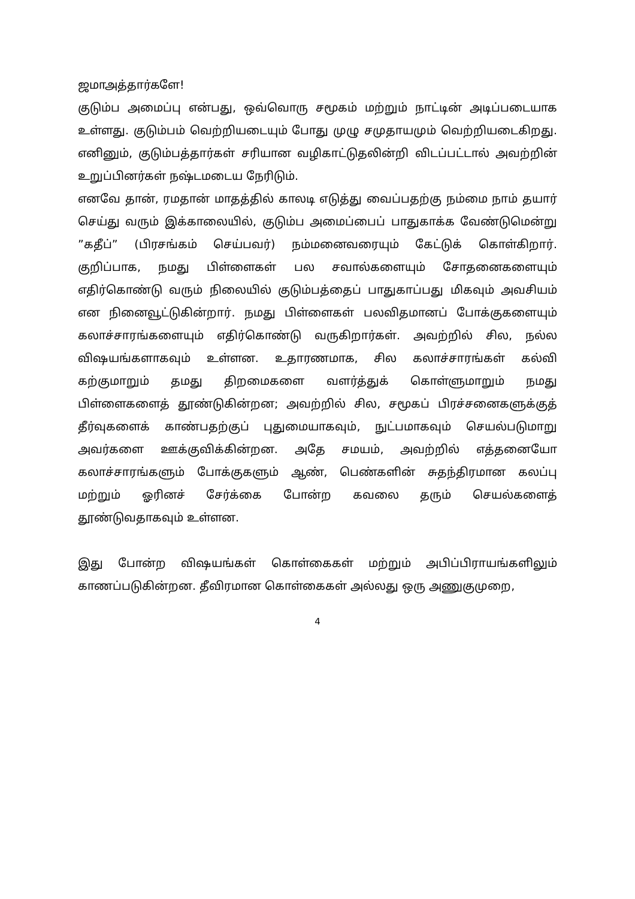ஜமாஅத்தார்களே!
குடும்ப அமைப்பு என்பது, ஒவ்வொரு சமூகம் மற்றும் நாட்டின் அடிப்படையாக உள்ளது. குடும்பம் வெற்றியடையும் போது முழு சமுதாயமும் வெற்றியடைகிறது. எனினும், குடும்பத்தார்கள் சரியான வழிகாட்டுதலின்றி விடப்பட்டால் அவற்றின் உறுப்பினர்கள் நஷ்டமடைய நேரிடும்.
எனவே தான், ரமதான் மாதத்தில் காலடி எடுத்து வைப்பதற்கு நம்மை நாம் தயார் செய்து வரும் இக்காலையில், குடும்ப அமைப்பைப் பாதுகாக்க வேண்டுமென்று ”கதீப்” (பிரசங்கம் செய்பவர்) நம்மனைவரையும் கேட்டுக் கொள்கிறார். குறிப்பாக, நமது பிள்ளைகள் பல சவால்களையும் சோதனைகளையும் எதிர்கொண்டு வரும் நிலையில் குடும்பத்தைப் பாதுகாப்பது மிகவும் அவசியம் என நினைவூட்டுகின்றார். நமது பிள்ளைகள் பலவிதமானப் போக்குகளையும் கலாச்சாரங்களையும் எதிர்கொண்டு வருகிறார்கள். அவற்றில் சில, நல்ல விஷயங்களாகவும் உள்ளன. உதாரணமாக, சில கலாச்சாரங்கள் கல்வி கற்குமாறும் தமது திறமைகளை வளர்த்துக் கொள்ளுமாறும் நமது பிள்ளைகளைத் தூண்டுகின்றன; அவற்றில் சில, சமூகப் பிரச்சனைகளுக்குத் தீர்வுகளைக் காண்பதற்குப் புதுமையாகவும், நுட்பமாகவும் செயல்படுமாறு அவர்களை ஊக்குவிக்கின்றன. அதே சமயம், அவற்றில் எத்தனையோ கலாச்சாரங்களும் போக்குகளும் ஆண், பெண்களின் சுதந்திரமான கலப்பு மற்றும் ஓரினச் சேர்க்கை போன்ற கவலை தரும் செயல்களைத் தூண்டுவதாகவும் உள்ளன.
இது போன்ற விஷயங்கள் கொள்கைகள் மற்றும் அபிப்பிராயங்களிலும் காணப்படுகின்றன. தீவிரமான கொள்கைகள் அல்லது ஒரு அணுகுமுறை,
4